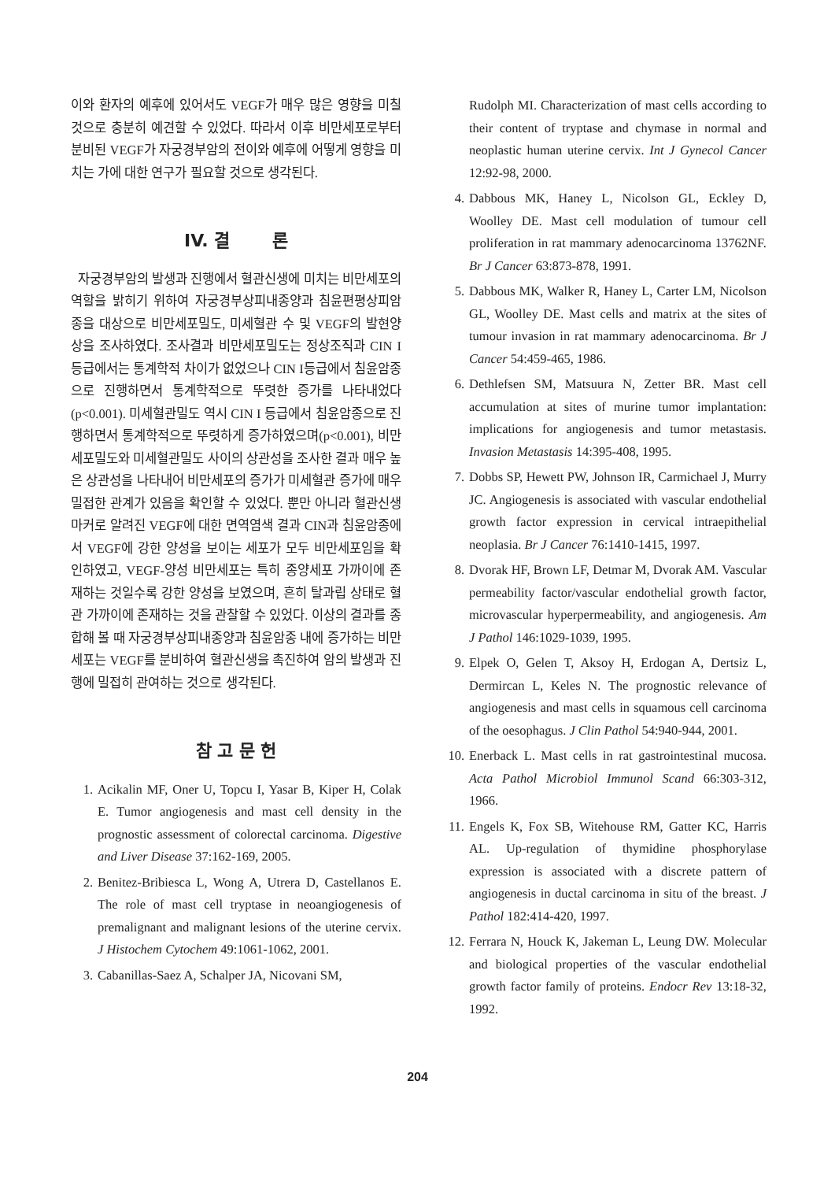이와 환자의 예후에 있어서도 VEGF가 매우 많은 영향을 미칠 것으로 충분히 예견할 수 있었다. 따라서 이후 비만세포로부터 분비된 VEGF가 자궁경부암의 전이와 예후에 어떻게 영향을 미치는 가에 대한 연구가 필요할 것으로 생각된다.
IV. 결 론
자궁경부암의 발생과 진행에서 혈관신생에 미치는 비만세포의 역할을 밝히기 위하여 자궁경부상피내종양과 침윤편평상피암종을 대상으로 비만세포밀도, 미세혈관 수 및 VEGF의 발현양상을 조사하였다. 조사결과 비만세포밀도는 정상조직과 CIN I 등급에서는 통계학적 차이가 없었으나 CIN I등급에서 침윤암종으로 진행하면서 통계학적으로 뚜렷한 증가를 나타내었다(p<0.001). 미세혈관밀도 역시 CIN I 등급에서 침윤암종으로 진행하면서 통계학적으로 뚜렷하게 증가하였으며(p<0.001), 비만세포밀도와 미세혈관밀도 사이의 상관성을 조사한 결과 매우 높은 상관성을 나타내어 비만세포의 증가가 미세혈관 증가에 매우 밀접한 관계가 있음을 확인할 수 있었다. 뿐만 아니라 혈관신생 마커로 알려진 VEGF에 대한 면역염색 결과 CIN과 침윤암종에서 VEGF에 강한 양성을 보이는 세포가 모두 비만세포임을 확인하였고, VEGF-양성 비만세포는 특히 종양세포 가까이에 존재하는 것일수록 강한 양성을 보였으며, 흔히 탈과립 상태로 혈관 가까이에 존재하는 것을 관찰할 수 있었다. 이상의 결과를 종합해 볼 때 자궁경부상피내종양과 침윤암종 내에 증가하는 비만세포는 VEGF를 분비하여 혈관신생을 촉진하여 암의 발생과 진행에 밀접히 관여하는 것으로 생각된다.
참 고 문 헌
1. Acikalin MF, Oner U, Topcu I, Yasar B, Kiper H, Colak E. Tumor angiogenesis and mast cell density in the prognostic assessment of colorectal carcinoma. Digestive and Liver Disease 37:162-169, 2005.
2. Benitez-Bribiesca L, Wong A, Utrera D, Castellanos E. The role of mast cell tryptase in neoangiogenesis of premalignant and malignant lesions of the uterine cervix. J Histochem Cytochem 49:1061-1062, 2001.
3. Cabanillas-Saez A, Schalper JA, Nicovani SM,
Rudolph MI. Characterization of mast cells according to their content of tryptase and chymase in normal and neoplastic human uterine cervix. Int J Gynecol Cancer 12:92-98, 2000.
4. Dabbous MK, Haney L, Nicolson GL, Eckley D, Woolley DE. Mast cell modulation of tumour cell proliferation in rat mammary adenocarcinoma 13762NF. Br J Cancer 63:873-878, 1991.
5. Dabbous MK, Walker R, Haney L, Carter LM, Nicolson GL, Woolley DE. Mast cells and matrix at the sites of tumour invasion in rat mammary adenocarcinoma. Br J Cancer 54:459-465, 1986.
6. Dethlefsen SM, Matsuura N, Zetter BR. Mast cell accumulation at sites of murine tumor implantation: implications for angiogenesis and tumor metastasis. Invasion Metastasis 14:395-408, 1995.
7. Dobbs SP, Hewett PW, Johnson IR, Carmichael J, Murry JC. Angiogenesis is associated with vascular endothelial growth factor expression in cervical intraepithelial neoplasia. Br J Cancer 76:1410-1415, 1997.
8. Dvorak HF, Brown LF, Detmar M, Dvorak AM. Vascular permeability factor/vascular endothelial growth factor, microvascular hyperpermeability, and angiogenesis. Am J Pathol 146:1029-1039, 1995.
9. Elpek O, Gelen T, Aksoy H, Erdogan A, Dertsiz L, Dermircan L, Keles N. The prognostic relevance of angiogenesis and mast cells in squamous cell carcinoma of the oesophagus. J Clin Pathol 54:940-944, 2001.
10. Enerback L. Mast cells in rat gastrointestinal mucosa. Acta Pathol Microbiol Immunol Scand 66:303-312, 1966.
11. Engels K, Fox SB, Witehouse RM, Gatter KC, Harris AL. Up-regulation of thymidine phosphorylase expression is associated with a discrete pattern of angiogenesis in ductal carcinoma in situ of the breast. J Pathol 182:414-420, 1997.
12. Ferrara N, Houck K, Jakeman L, Leung DW. Molecular and biological properties of the vascular endothelial growth factor family of proteins. Endocr Rev 13:18-32, 1992.
204